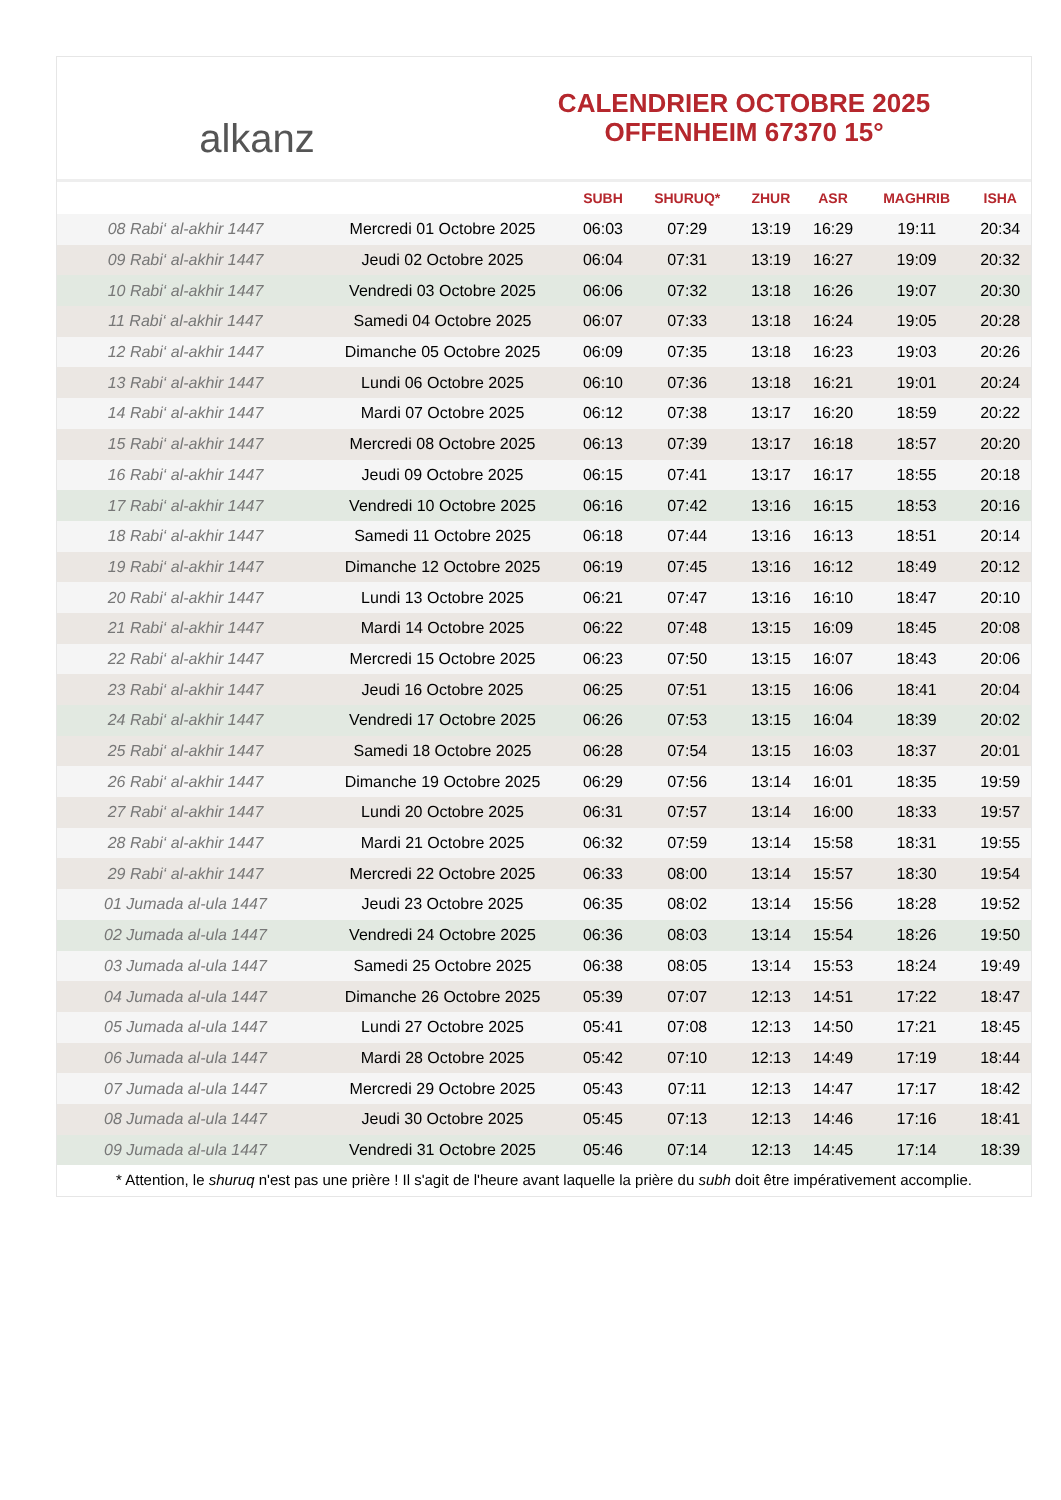alkanz
CALENDRIER OCTOBRE 2025
OFFENHEIM 67370 15°
| | | SUBH | SHURUQ* | ZHUR | ASR | MAGHRIB | ISHA |
| --- | --- | --- | --- | --- | --- | --- | --- |
| 08 Rabi‘ al-akhir 1447 | Mercredi 01 Octobre 2025 | 06:03 | 07:29 | 13:19 | 16:29 | 19:11 | 20:34 |
| 09 Rabi‘ al-akhir 1447 | Jeudi 02 Octobre 2025 | 06:04 | 07:31 | 13:19 | 16:27 | 19:09 | 20:32 |
| 10 Rabi‘ al-akhir 1447 | Vendredi 03 Octobre 2025 | 06:06 | 07:32 | 13:18 | 16:26 | 19:07 | 20:30 |
| 11 Rabi‘ al-akhir 1447 | Samedi 04 Octobre 2025 | 06:07 | 07:33 | 13:18 | 16:24 | 19:05 | 20:28 |
| 12 Rabi‘ al-akhir 1447 | Dimanche 05 Octobre 2025 | 06:09 | 07:35 | 13:18 | 16:23 | 19:03 | 20:26 |
| 13 Rabi‘ al-akhir 1447 | Lundi 06 Octobre 2025 | 06:10 | 07:36 | 13:18 | 16:21 | 19:01 | 20:24 |
| 14 Rabi‘ al-akhir 1447 | Mardi 07 Octobre 2025 | 06:12 | 07:38 | 13:17 | 16:20 | 18:59 | 20:22 |
| 15 Rabi‘ al-akhir 1447 | Mercredi 08 Octobre 2025 | 06:13 | 07:39 | 13:17 | 16:18 | 18:57 | 20:20 |
| 16 Rabi‘ al-akhir 1447 | Jeudi 09 Octobre 2025 | 06:15 | 07:41 | 13:17 | 16:17 | 18:55 | 20:18 |
| 17 Rabi‘ al-akhir 1447 | Vendredi 10 Octobre 2025 | 06:16 | 07:42 | 13:16 | 16:15 | 18:53 | 20:16 |
| 18 Rabi‘ al-akhir 1447 | Samedi 11 Octobre 2025 | 06:18 | 07:44 | 13:16 | 16:13 | 18:51 | 20:14 |
| 19 Rabi‘ al-akhir 1447 | Dimanche 12 Octobre 2025 | 06:19 | 07:45 | 13:16 | 16:12 | 18:49 | 20:12 |
| 20 Rabi‘ al-akhir 1447 | Lundi 13 Octobre 2025 | 06:21 | 07:47 | 13:16 | 16:10 | 18:47 | 20:10 |
| 21 Rabi‘ al-akhir 1447 | Mardi 14 Octobre 2025 | 06:22 | 07:48 | 13:15 | 16:09 | 18:45 | 20:08 |
| 22 Rabi‘ al-akhir 1447 | Mercredi 15 Octobre 2025 | 06:23 | 07:50 | 13:15 | 16:07 | 18:43 | 20:06 |
| 23 Rabi‘ al-akhir 1447 | Jeudi 16 Octobre 2025 | 06:25 | 07:51 | 13:15 | 16:06 | 18:41 | 20:04 |
| 24 Rabi‘ al-akhir 1447 | Vendredi 17 Octobre 2025 | 06:26 | 07:53 | 13:15 | 16:04 | 18:39 | 20:02 |
| 25 Rabi‘ al-akhir 1447 | Samedi 18 Octobre 2025 | 06:28 | 07:54 | 13:15 | 16:03 | 18:37 | 20:01 |
| 26 Rabi‘ al-akhir 1447 | Dimanche 19 Octobre 2025 | 06:29 | 07:56 | 13:14 | 16:01 | 18:35 | 19:59 |
| 27 Rabi‘ al-akhir 1447 | Lundi 20 Octobre 2025 | 06:31 | 07:57 | 13:14 | 16:00 | 18:33 | 19:57 |
| 28 Rabi‘ al-akhir 1447 | Mardi 21 Octobre 2025 | 06:32 | 07:59 | 13:14 | 15:58 | 18:31 | 19:55 |
| 29 Rabi‘ al-akhir 1447 | Mercredi 22 Octobre 2025 | 06:33 | 08:00 | 13:14 | 15:57 | 18:30 | 19:54 |
| 01 Jumada al-ula 1447 | Jeudi 23 Octobre 2025 | 06:35 | 08:02 | 13:14 | 15:56 | 18:28 | 19:52 |
| 02 Jumada al-ula 1447 | Vendredi 24 Octobre 2025 | 06:36 | 08:03 | 13:14 | 15:54 | 18:26 | 19:50 |
| 03 Jumada al-ula 1447 | Samedi 25 Octobre 2025 | 06:38 | 08:05 | 13:14 | 15:53 | 18:24 | 19:49 |
| 04 Jumada al-ula 1447 | Dimanche 26 Octobre 2025 | 05:39 | 07:07 | 12:13 | 14:51 | 17:22 | 18:47 |
| 05 Jumada al-ula 1447 | Lundi 27 Octobre 2025 | 05:41 | 07:08 | 12:13 | 14:50 | 17:21 | 18:45 |
| 06 Jumada al-ula 1447 | Mardi 28 Octobre 2025 | 05:42 | 07:10 | 12:13 | 14:49 | 17:19 | 18:44 |
| 07 Jumada al-ula 1447 | Mercredi 29 Octobre 2025 | 05:43 | 07:11 | 12:13 | 14:47 | 17:17 | 18:42 |
| 08 Jumada al-ula 1447 | Jeudi 30 Octobre 2025 | 05:45 | 07:13 | 12:13 | 14:46 | 17:16 | 18:41 |
| 09 Jumada al-ula 1447 | Vendredi 31 Octobre 2025 | 05:46 | 07:14 | 12:13 | 14:45 | 17:14 | 18:39 |
* Attention, le shuruq n'est pas une prière ! Il s'agit de l'heure avant laquelle la prière du subh doit être impérativement accomplie.